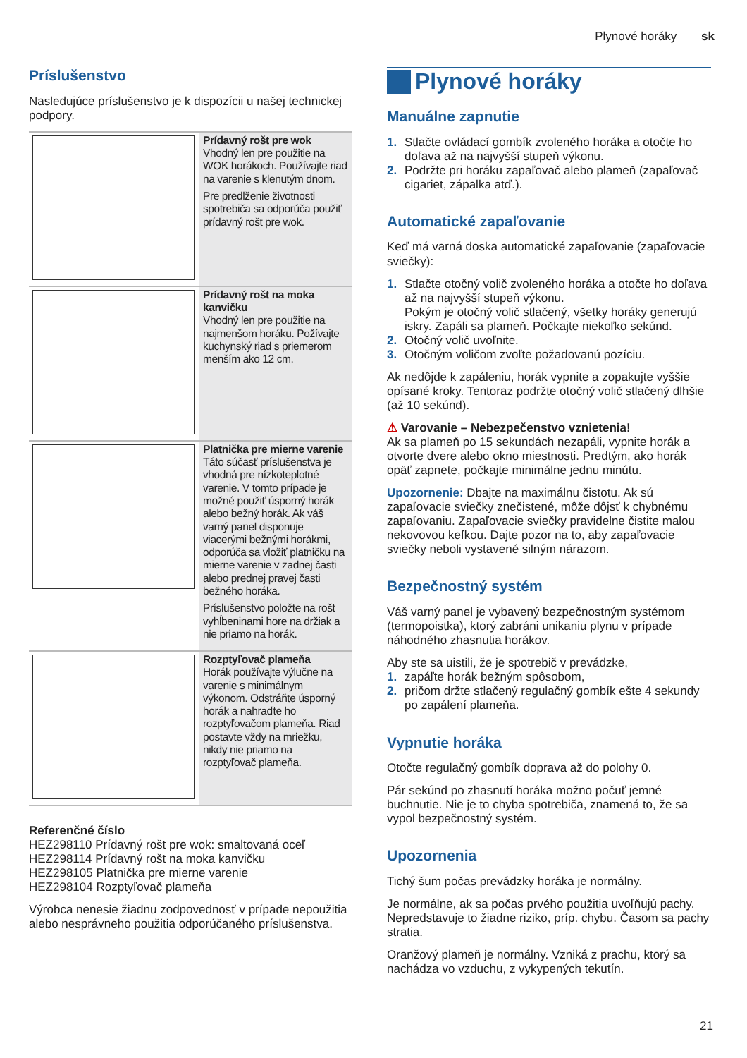Plynové horáky sk
Príslušenstvo
Nasledujúce príslušenstvo je k dispozícii u našej technickej podpory.
| | Prídavný rošt pre wok Vhodný len pre použitie na WOK horákoch. Používajte riad na varenie s klenutým dnom. Pre predlženie životnosti spotrebiča sa odporúča použiť prídavný rošt pre wok. |
| | Prídavný rošt na moka kanvičku Vhodný len pre použitie na najmenšom horáku. Požívajte kuchynský riad s priemerom menším ako 12 cm. |
| | Platnička pre mierne varenie Táto súčasť príslušenstva je vhodná pre nízkoteplotné varenie. V tomto prípade je možné použiť úsporný horák alebo bežný horák. Ak váš varný panel disponuje viacerými bežnými horákmi, odporúča sa vložiť platničku na mierne varenie v zadnej časti alebo prednej pravej časti bežného horáka. Príslušenstvo položte na rošt vyhĺbeninami hore na držiak a nie priamo na horák. |
| | Rozptyľovač plameňa Horák používajte výlučne na varenie s minimálnym výkonom. Odstráňte úsporný horák a nahraďte ho rozptyľovačom plameňa. Riad postavte vždy na mriežku, nikdy nie priamo na rozptyľovač plameňa. |
Referenčné číslo
HEZ298110 Prídavný rošt pre wok: smaltovaná oceľ
HEZ298114 Prídavný rošt na moka kanvičku
HEZ298105 Platnička pre mierne varenie
HEZ298104 Rozptyľovač plameňa
Výrobca nenesie žiadnu zodpovednosť v prípade nepoužitia alebo nesprávneho použitia odporúčaného príslušenstva.
Plynové horáky
Manuálne zapnutie
1. Stlačte ovládací gombík zvoleného horáka a otočte ho doľava až na najvyšší stupeň výkonu.
2. Podržte pri horáku zapaľovač alebo plameň (zapaľovač cigariet, zápalka atď.).
Automatické zapaľovanie
Keď má varná doska automatické zapaľovanie (zapaľovacie sviečky):
1. Stlačte otočný volič zvoleného horáka a otočte ho doľava až na najvyšší stupeň výkonu.
Pokým je otočný volič stlačený, všetky horáky generujú iskry. Zapáli sa plameň. Počkajte niekoľko sekúnd.
2. Otočný volič uvoľnite.
3. Otočným voličom zvoľte požadovanú pozíciu.
Ak nedôjde k zapáleniu, horák vypnite a zopakujte vyššie opísané kroky. Tentoraz podržte otočný volič stlačený dlhšie (až 10 sekúnd).
⚠ Varovanie – Nebezpečenstvo vznietenia!
Ak sa plameň po 15 sekundách nezapáli, vypnite horák a otvorte dvere alebo okno miestnosti. Predtým, ako horák opäť zapnete, počkajte minimálne jednu minútu.
Upozornenie: Dbajte na maximálnu čistotu. Ak sú zapaľovacie sviečky znečistené, môže dôjsť k chybnému zapaľovaniu. Zapaľovacie sviečky pravidelne čistite malou nekovovou kefkou. Dajte pozor na to, aby zapaľovacie sviečky neboli vystavené silným nárazom.
Bezpečnostný systém
Váš varný panel je vybavený bezpečnostným systémom (termopoistka), ktorý zabráni unikaniu plynu v prípade náhodného zhasnutia horákov.
Aby ste sa uistili, že je spotrebič v prevádzke,
1. zapáľte horák bežným spôsobom,
2. pričom držte stlačený regulačný gombík ešte 4 sekundy po zapálení plameňa.
Vypnutie horáka
Otočte regulačný gombík doprava až do polohy 0.
Pár sekúnd po zhasnutí horáka možno počuť jemné buchnutie. Nie je to chyba spotrebiča, znamená to, že sa vypol bezpečnostný systém.
Upozornenia
Tichý šum počas prevádzky horáka je normálny.
Je normálne, ak sa počas prvého použitia uvoľňujú pachy. Nepredstavuje to žiadne riziko, príp. chybu. Časom sa pachy stratia.
Oranžový plameň je normálny. Vzniká z prachu, ktorý sa nachádza vo vzduchu, z vykypených tekutín.
21